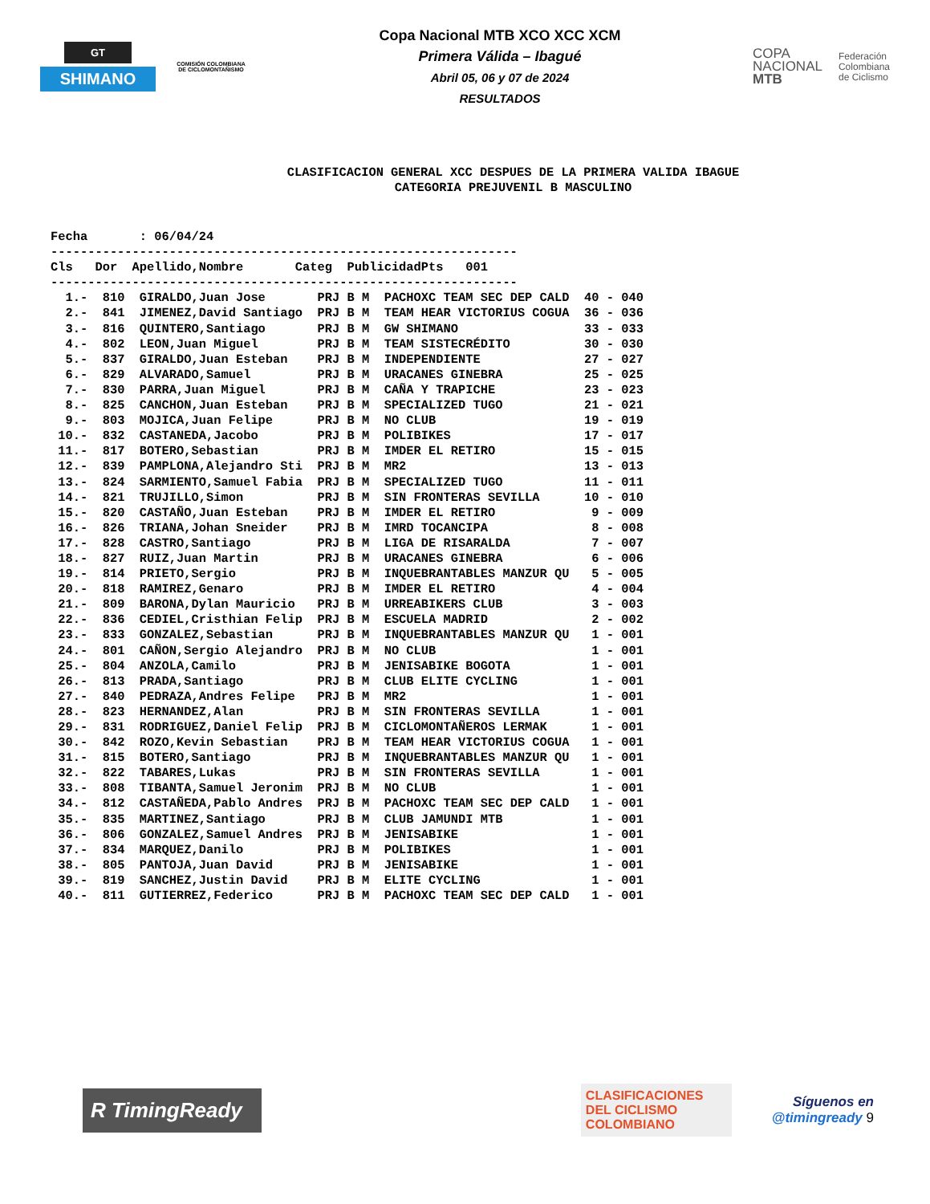GT
SHIMANO
COMISIÓN COLOMBIANA DE CICLOMONTAÑISMO
Copa Nacional MTB XCO XCC XCM
Primera Válida – Ibagué
Abril 05, 06 y 07 de 2024
RESULTADOS
COPA
NACIONAL
MTB
Federación
Colombiana
de Ciclismo
CLASIFICACION GENERAL XCC DESPUES DE LA PRIMERA VALIDA IBAGUE
CATEGORIA PREJUVENIL B MASCULINO
Fecha : 06/04/24 ---------------------------------------------------------------
| Cls | Dor | Apellido,Nombre | Categ | Publicidad | Pts | 001 |
| --- | --- | --- | --- | --- | --- | --- |
---------------------------------------------------------------
| 1.- | 810 | GIRALDO,Juan Jose | PRJ B M | PACHOXC TEAM SEC DEP CALD | 40 | - 040 |
| 2.- | 841 | JIMENEZ,David Santiago | PRJ B M | TEAM HEAR VICTORIUS COGUA | 36 | - 036 |
| 3.- | 816 | QUINTERO,Santiago | PRJ B M | GW SHIMANO | 33 | - 033 |
| 4.- | 802 | LEON,Juan Miguel | PRJ B M | TEAM SISTECRÉDITO | 30 | - 030 |
| 5.- | 837 | GIRALDO,Juan Esteban | PRJ B M | INDEPENDIENTE | 27 | - 027 |
| 6.- | 829 | ALVARADO,Samuel | PRJ B M | URACANES GINEBRA | 25 | - 025 |
| 7.- | 830 | PARRA,Juan Miguel | PRJ B M | CAÑA Y TRAPICHE | 23 | - 023 |
| 8.- | 825 | CANCHON,Juan Esteban | PRJ B M | SPECIALIZED TUGO | 21 | - 021 |
| 9.- | 803 | MOJICA,Juan Felipe | PRJ B M | NO CLUB | 19 | - 019 |
| 10.- | 832 | CASTANEDA,Jacobo | PRJ B M | POLIBIKES | 17 | - 017 |
| 11.- | 817 | BOTERO,Sebastian | PRJ B M | IMDER EL RETIRO | 15 | - 015 |
| 12.- | 839 | PAMPLONA,Alejandro Sti | PRJ B M | MR2 | 13 | - 013 |
| 13.- | 824 | SARMIENTO,Samuel Fabia | PRJ B M | SPECIALIZED TUGO | 11 | - 011 |
| 14.- | 821 | TRUJILLO,Simon | PRJ B M | SIN FRONTERAS SEVILLA | 10 | - 010 |
| 15.- | 820 | CASTAÑO,Juan Esteban | PRJ B M | IMDER EL RETIRO | 9 | - 009 |
| 16.- | 826 | TRIANA,Johan Sneider | PRJ B M | IMRD TOCANCIPA | 8 | - 008 |
| 17.- | 828 | CASTRO,Santiago | PRJ B M | LIGA DE RISARALDA | 7 | - 007 |
| 18.- | 827 | RUIZ,Juan Martin | PRJ B M | URACANES GINEBRA | 6 | - 006 |
| 19.- | 814 | PRIETO,Sergio | PRJ B M | INQUEBRANTABLES MANZUR QU | 5 | - 005 |
| 20.- | 818 | RAMIREZ,Genaro | PRJ B M | IMDER EL RETIRO | 4 | - 004 |
| 21.- | 809 | BARONA,Dylan Mauricio | PRJ B M | URREABIKERS CLUB | 3 | - 003 |
| 22.- | 836 | CEDIEL,Cristhian Felip | PRJ B M | ESCUELA MADRID | 2 | - 002 |
| 23.- | 833 | GONZALEZ,Sebastian | PRJ B M | INQUEBRANTABLES MANZUR QU | 1 | - 001 |
| 24.- | 801 | CAÑON,Sergio Alejandro | PRJ B M | NO CLUB | 1 | - 001 |
| 25.- | 804 | ANZOLA,Camilo | PRJ B M | JENISABIKE BOGOTA | 1 | - 001 |
| 26.- | 813 | PRADA,Santiago | PRJ B M | CLUB ELITE CYCLING | 1 | - 001 |
| 27.- | 840 | PEDRAZA,Andres Felipe | PRJ B M | MR2 | 1 | - 001 |
| 28.- | 823 | HERNANDEZ,Alan | PRJ B M | SIN FRONTERAS SEVILLA | 1 | - 001 |
| 29.- | 831 | RODRIGUEZ,Daniel Felip | PRJ B M | CICLOMONTAÑEROS LERMAK | 1 | - 001 |
| 30.- | 842 | ROZO,Kevin Sebastian | PRJ B M | TEAM HEAR VICTORIUS COGUA | 1 | - 001 |
| 31.- | 815 | BOTERO,Santiago | PRJ B M | INQUEBRANTABLES MANZUR QU | 1 | - 001 |
| 32.- | 822 | TABARES,Lukas | PRJ B M | SIN FRONTERAS SEVILLA | 1 | - 001 |
| 33.- | 808 | TIBANTA,Samuel Jeronim | PRJ B M | NO CLUB | 1 | - 001 |
| 34.- | 812 | CASTAÑEDA,Pablo Andres | PRJ B M | PACHOXC TEAM SEC DEP CALD | 1 | - 001 |
| 35.- | 835 | MARTINEZ,Santiago | PRJ B M | CLUB JAMUNDI MTB | 1 | - 001 |
| 36.- | 806 | GONZALEZ,Samuel Andres | PRJ B M | JENISABIKE | 1 | - 001 |
| 37.- | 834 | MARQUEZ,Danilo | PRJ B M | POLIBIKES | 1 | - 001 |
| 38.- | 805 | PANTOJA,Juan David | PRJ B M | JENISABIKE | 1 | - 001 |
| 39.- | 819 | SANCHEZ,Justin David | PRJ B M | ELITE CYCLING | 1 | - 001 |
| 40.- | 811 | GUTIERREZ,Federico | PRJ B M | PACHOXC TEAM SEC DEP CALD | 1 | - 001 |
R TimingReady
CLASIFICACIONES
DEL CICLISMO
COLOMBIANO
Síguenos en
@timingready 9